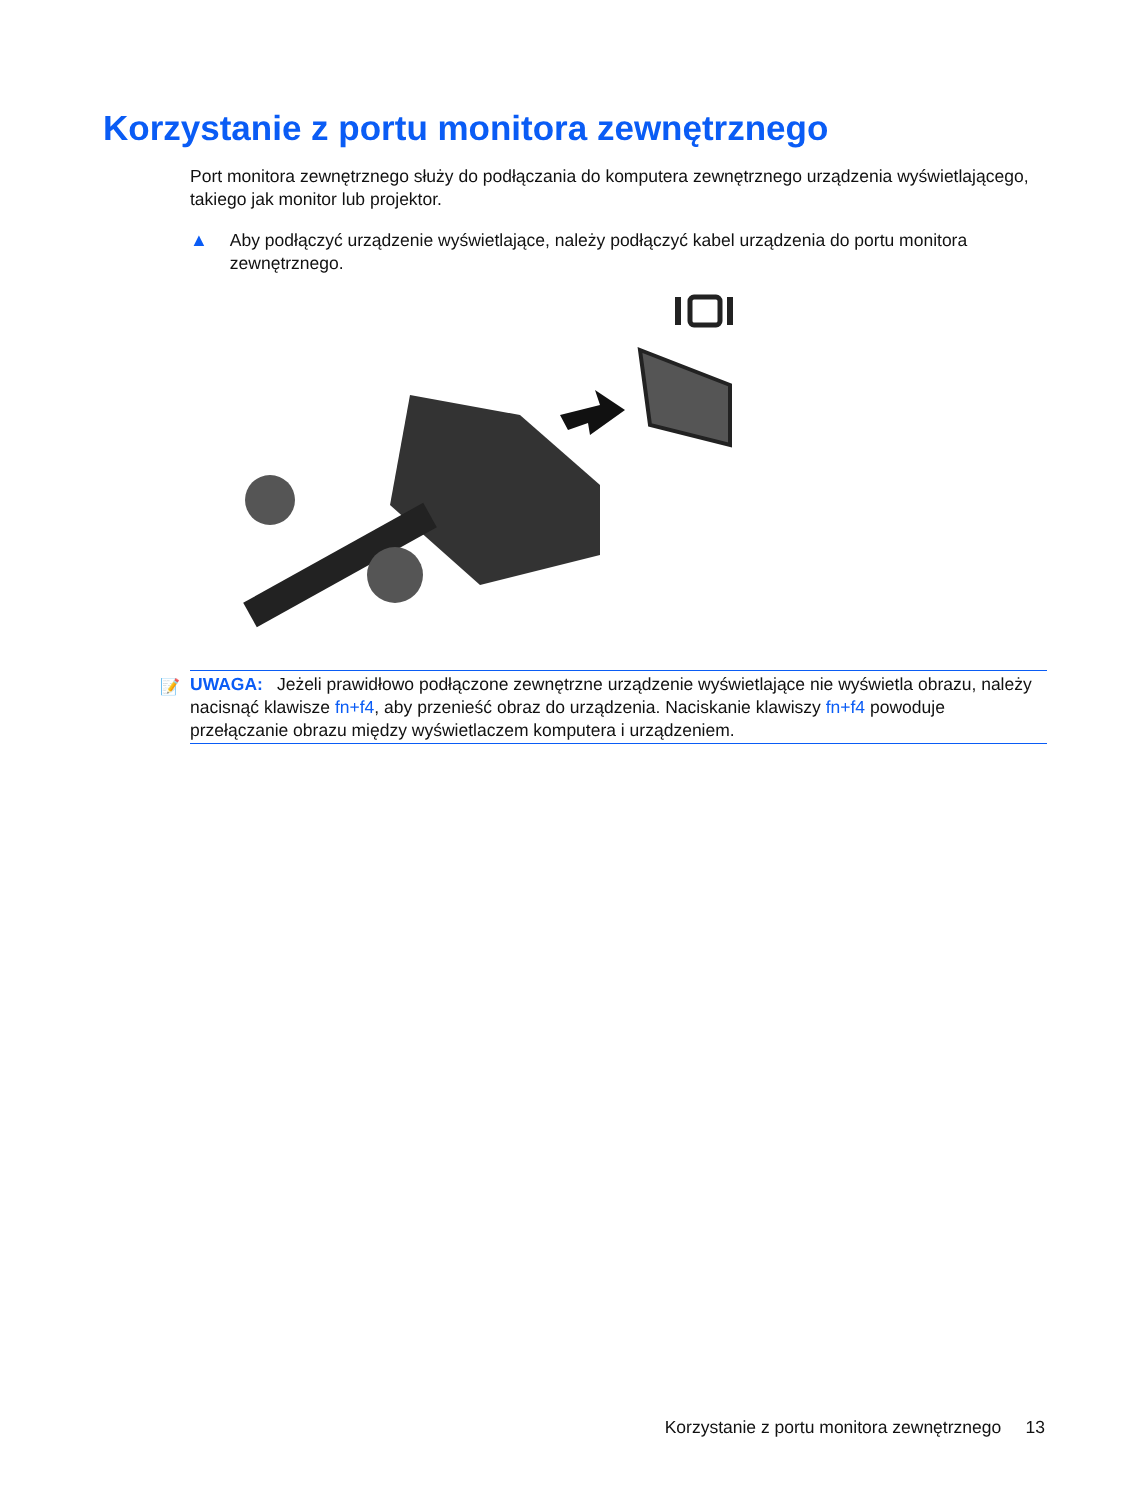Korzystanie z portu monitora zewnętrznego
Port monitora zewnętrznego służy do podłączania do komputera zewnętrznego urządzenia wyświetlającego, takiego jak monitor lub projektor.
▲ Aby podłączyć urządzenie wyświetlające, należy podłączyć kabel urządzenia do portu monitora zewnętrznego.
📝 UWAGA: Jeżeli prawidłowo podłączone zewnętrzne urządzenie wyświetlające nie wyświetla obrazu, należy nacisnąć klawisze fn+f4, aby przenieść obraz do urządzenia. Naciskanie klawiszy fn+f4 powoduje przełączanie obrazu między wyświetlaczem komputera i urządzeniem.
Korzystanie z portu monitora zewnętrznego 13